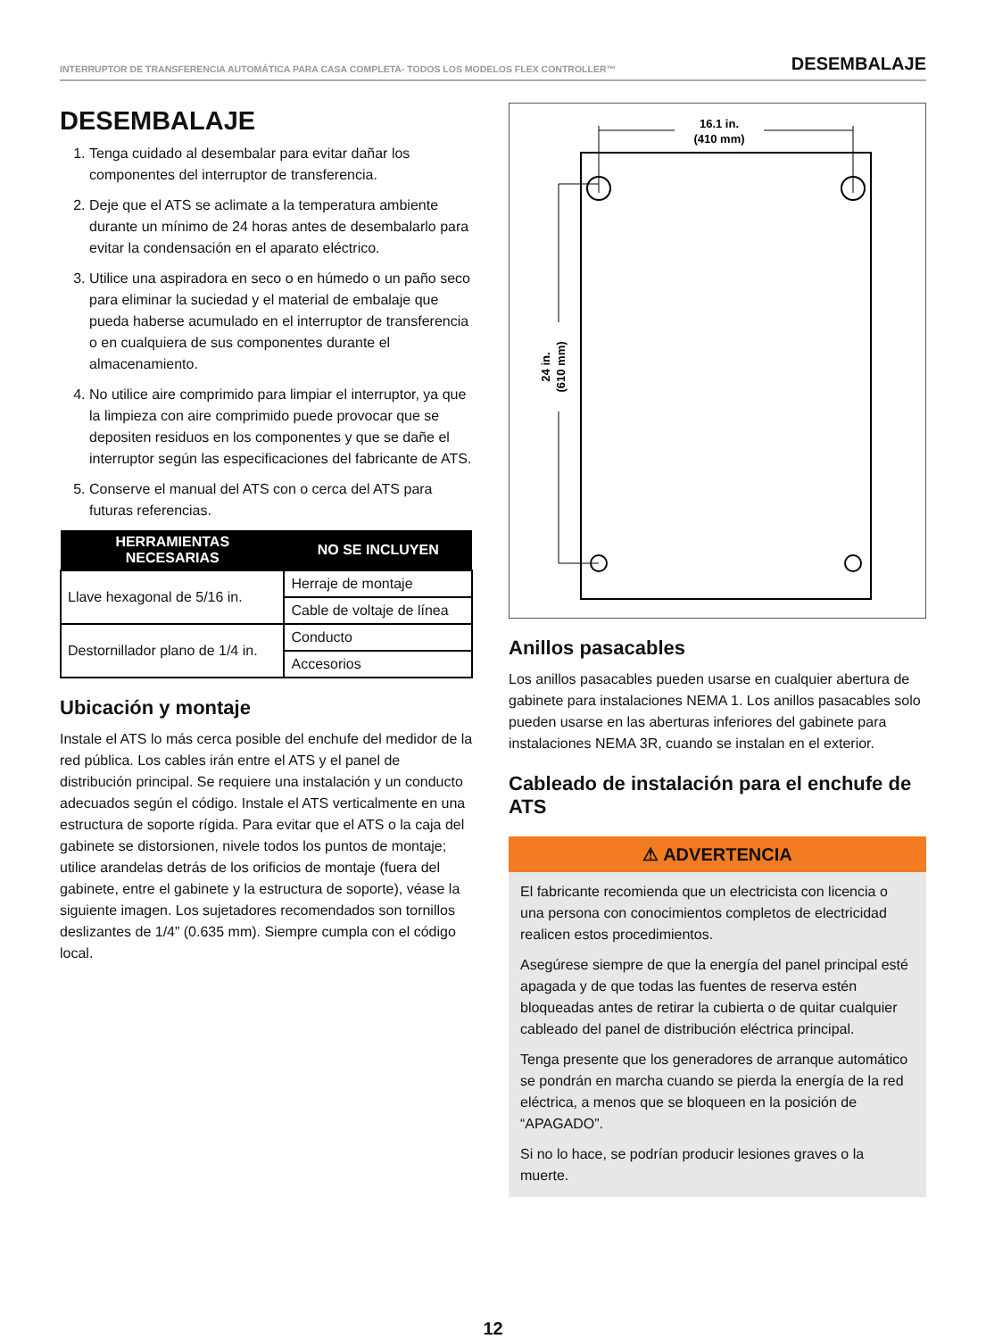INTERRUPTOR DE TRANSFERENCIA AUTOMÁTICA PARA CASA COMPLETA- TODOS LOS MODELOS FLEX CONTROLLER™ DESEMBALAJE
DESEMBALAJE
1. Tenga cuidado al desembalar para evitar dañar los componentes del interruptor de transferencia.
2. Deje que el ATS se aclimate a la temperatura ambiente durante un mínimo de 24 horas antes de desembalarlo para evitar la condensación en el aparato eléctrico.
3. Utilice una aspiradora en seco o en húmedo o un paño seco para eliminar la suciedad y el material de embalaje que pueda haberse acumulado en el interruptor de transferencia o en cualquiera de sus componentes durante el almacenamiento.
4. No utilice aire comprimido para limpiar el interruptor, ya que la limpieza con aire comprimido puede provocar que se depositen residuos en los componentes y que se dañe el interruptor según las especificaciones del fabricante de ATS.
5. Conserve el manual del ATS con o cerca del ATS para futuras referencias.
| HERRAMIENTAS NECESARIAS | NO SE INCLUYEN |
| --- | --- |
| Llave hexagonal de 5/16 in. | Herraje de montaje |
| | Cable de voltaje de línea |
| Destornillador plano de 1/4 in. | Conducto |
| | Accesorios |
Ubicación y montaje
Instale el ATS lo más cerca posible del enchufe del medidor de la red pública. Los cables irán entre el ATS y el panel de distribución principal. Se requiere una instalación y un conducto adecuados según el código. Instale el ATS verticalmente en una estructura de soporte rígida. Para evitar que el ATS o la caja del gabinete se distorsionen, nivele todos los puntos de montaje; utilice arandelas detrás de los orificios de montaje (fuera del gabinete, entre el gabinete y la estructura de soporte), véase la siguiente imagen. Los sujetadores recomendados son tornillos deslizantes de 1/4” (0.635 mm). Siempre cumpla con el código local.
16.1 in.
(410 mm)
24 in.
(610 mm)
Anillos pasacables
Los anillos pasacables pueden usarse en cualquier abertura de gabinete para instalaciones NEMA 1. Los anillos pasacables solo pueden usarse en las aberturas inferiores del gabinete para instalaciones NEMA 3R, cuando se instalan en el exterior.
Cableado de instalación para el enchufe de ATS
⚠ ADVERTENCIA
El fabricante recomienda que un electricista con licencia o una persona con conocimientos completos de electricidad realicen estos procedimientos.
Asegúrese siempre de que la energía del panel principal esté apagada y de que todas las fuentes de reserva estén bloqueadas antes de retirar la cubierta o de quitar cualquier cableado del panel de distribución eléctrica principal.
Tenga presente que los generadores de arranque automático se pondrán en marcha cuando se pierda la energía de la red eléctrica, a menos que se bloqueen en la posición de “APAGADO”.
Si no lo hace, se podrían producir lesiones graves o la muerte.
12